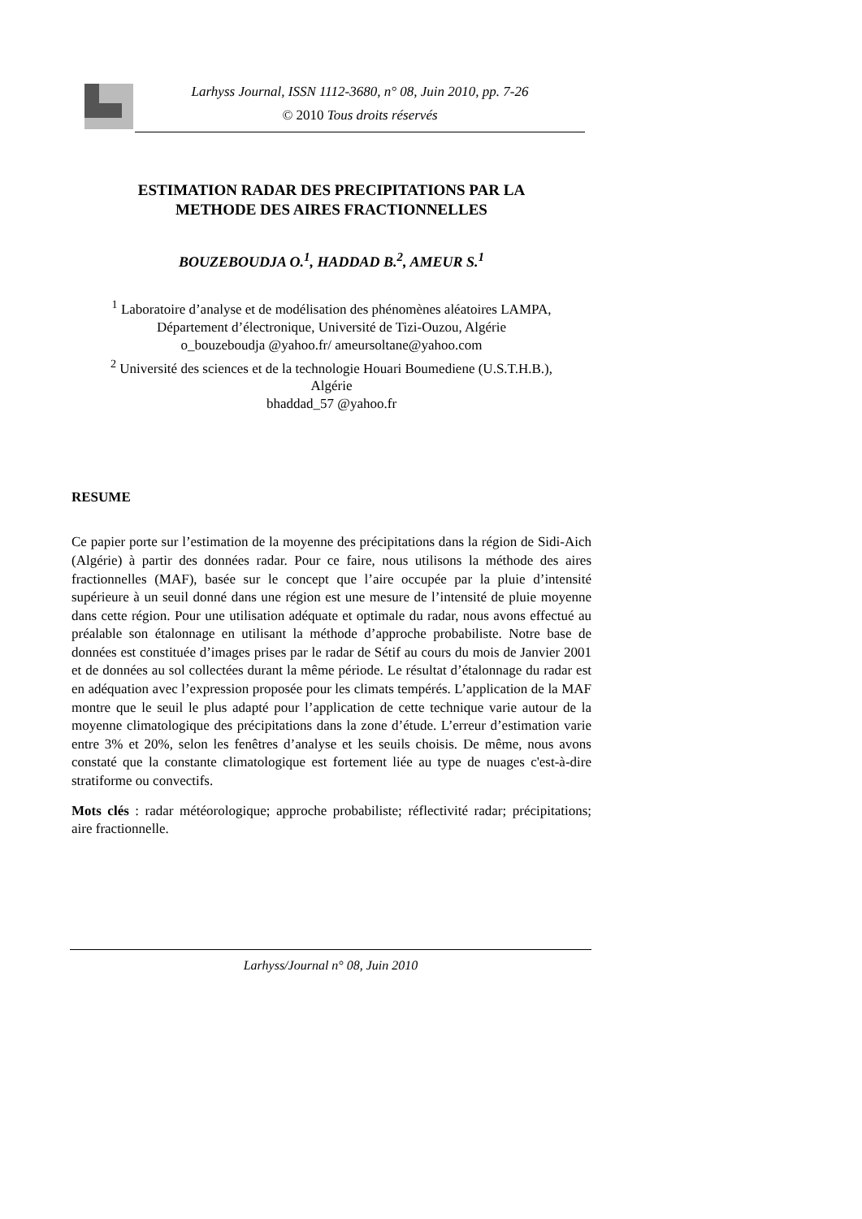Larhyss Journal, ISSN 1112-3680, n° 08, Juin 2010, pp. 7-26
© 2010 Tous droits réservés
ESTIMATION RADAR DES PRECIPITATIONS PAR LA
METHODE DES AIRES FRACTIONNELLES
BOUZEBOUDJA O.<sup>1</sup>, HADDAD B.<sup>2</sup>, AMEUR S.<sup>1</sup>
<sup>1</sup> Laboratoire d’analyse et de modélisation des phénomènes aléatoires LAMPA,
Département d’électronique, Université de Tizi-Ouzou, Algérie
o_bouzeboudja @yahoo.fr/ ameursoltane@yahoo.com
<sup>2</sup> Université des sciences et de la technologie Houari Boumediene (U.S.T.H.B.),
Algérie
bhaddad_57 @yahoo.fr
RESUME
Ce papier porte sur l’estimation de la moyenne des précipitations dans la région de Sidi-Aich (Algérie) à partir des données radar. Pour ce faire, nous utilisons la méthode des aires fractionnelles (MAF), basée sur le concept que l’aire occupée par la pluie d’intensité supérieure à un seuil donné dans une région est une mesure de l’intensité de pluie moyenne dans cette région. Pour une utilisation adéquate et optimale du radar, nous avons effectué au préalable son étalonnage en utilisant la méthode d’approche probabiliste. Notre base de données est constituée d’images prises par le radar de Sétif au cours du mois de Janvier 2001 et de données au sol collectées durant la même période. Le résultat d’étalonnage du radar est en adéquation avec l’expression proposée pour les climats tempérés. L’application de la MAF montre que le seuil le plus adapté pour l’application de cette technique varie autour de la moyenne climatologique des précipitations dans la zone d’étude. L’erreur d’estimation varie entre 3% et 20%, selon les fenêtres d’analyse et les seuils choisis. De même, nous avons constaté que la constante climatologique est fortement liée au type de nuages c'est-à-dire stratiforme ou convectifs.
Mots clés : radar météorologique; approche probabiliste; réflectivité radar; précipitations; aire fractionnelle.
Larhyss/Journal n° 08, Juin 2010